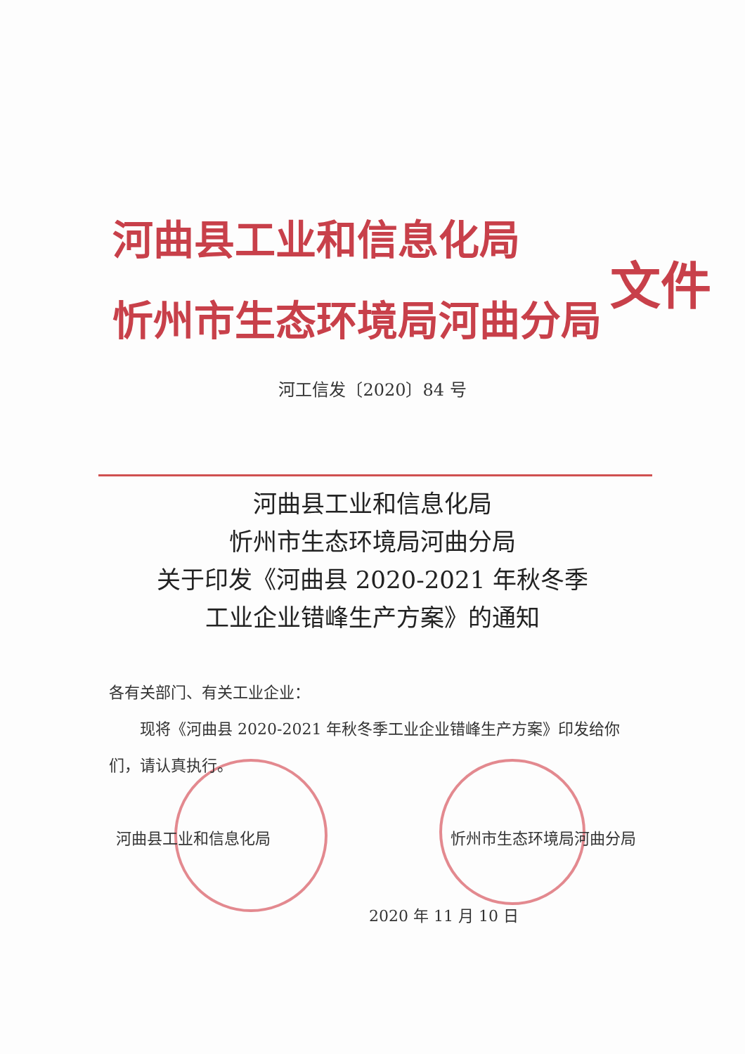河曲县工业和信息化局
忻州市生态环境局河曲分局
文件
河工信发〔2020〕84 号
河曲县工业和信息化局
忻州市生态环境局河曲分局
关于印发《河曲县 2020-2021 年秋冬季
工业企业错峰生产方案》的通知
各有关部门、有关工业企业：
现将《河曲县 2020-2021 年秋冬季工业企业错峰生产方案》印发给你们，请认真执行。
河曲县工业和信息化局 忻州市生态环境局河曲分局
2020 年 11 月 10 日